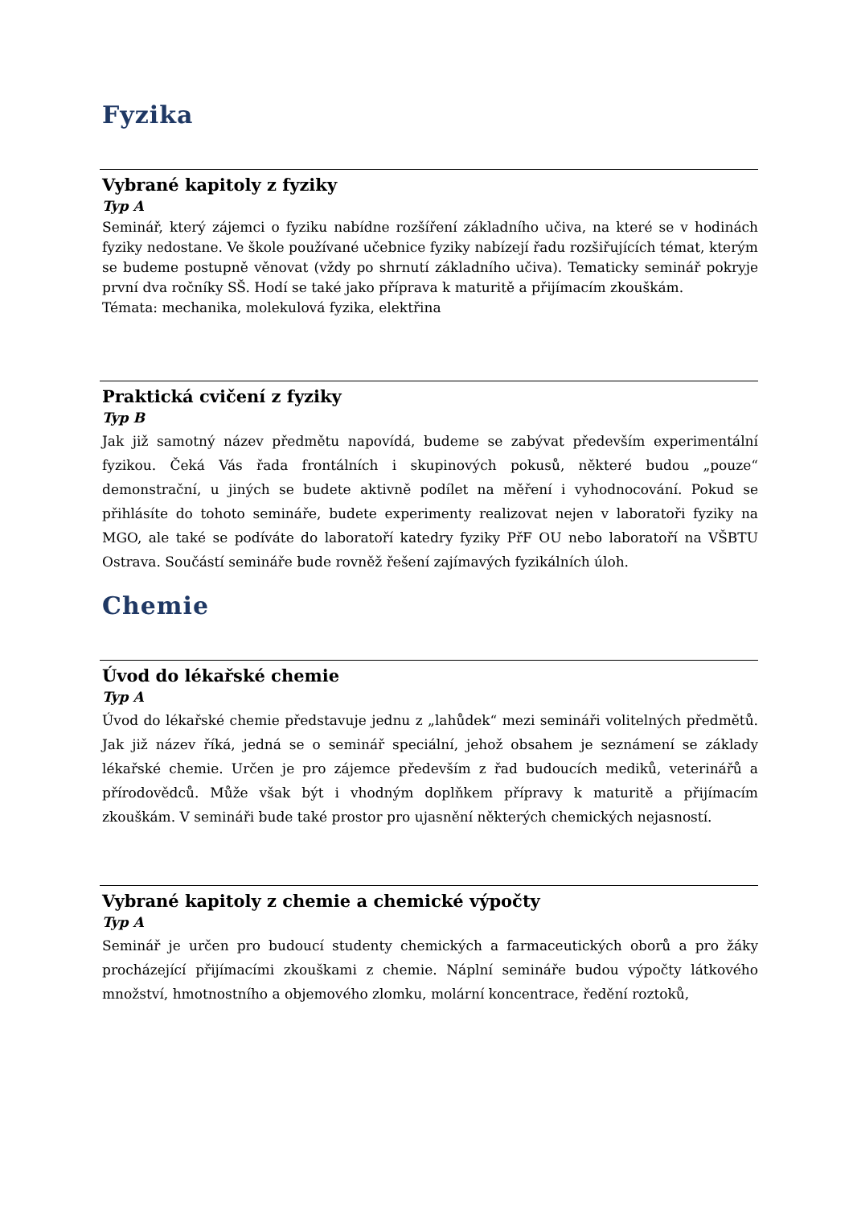Fyzika
Vybrané kapitoly z fyziky
Typ A
Seminář, který zájemci o fyziku nabídne rozšíření základního učiva, na které se v hodinách fyziky nedostane. Ve škole používané učebnice fyziky nabízejí řadu rozšiřujících témat, kterým se budeme postupně věnovat (vždy po shrnutí základního učiva). Tematicky seminář pokryje první dva ročníky SŠ. Hodí se také jako příprava k maturitě a přijímacím zkouškám.
Témata: mechanika, molekulová fyzika, elektřina
Praktická cvičení z fyziky
Typ B
Jak již samotný název předmětu napovídá, budeme se zabývat především experimentální fyzikou. Čeká Vás řada frontálních i skupinových pokusů, některé budou „pouze“ demonstrační, u jiných se budete aktivně podílet na měření i vyhodnocování. Pokud se přihlásíte do tohoto semináře, budete experimenty realizovat nejen v laboratoři fyziky na MGO, ale také se podíváte do laboratoří katedry fyziky PřF OU nebo laboratoří na VŠBTU Ostrava. Součástí semináře bude rovněž řešení zajímavých fyzikálních úloh.
Chemie
Úvod do lékařské chemie
Typ A
Úvod do lékařské chemie představuje jednu z „lahůdek“ mezi semináři volitelných předmětů. Jak již název říká, jedná se o seminář speciální, jehož obsahem je seznámení se základy lékařské chemie. Určen je pro zájemce především z řad budoucích mediků, veterinářů a přírodovědců. Může však být i vhodným doplňkem přípravy k maturitě a přijímacím zkouškám. V semináři bude také prostor pro ujasnění některých chemických nejasností.
Vybrané kapitoly z chemie a chemické výpočty
Typ A
Seminář je určen pro budoucí studenty chemických a farmaceutických oborů a pro žáky procházející přijímacími zkouškami z chemie. Náplní semináře budou výpočty látkového množství, hmotnostního a objemového zlomku, molární koncentrace, ředění roztoků,